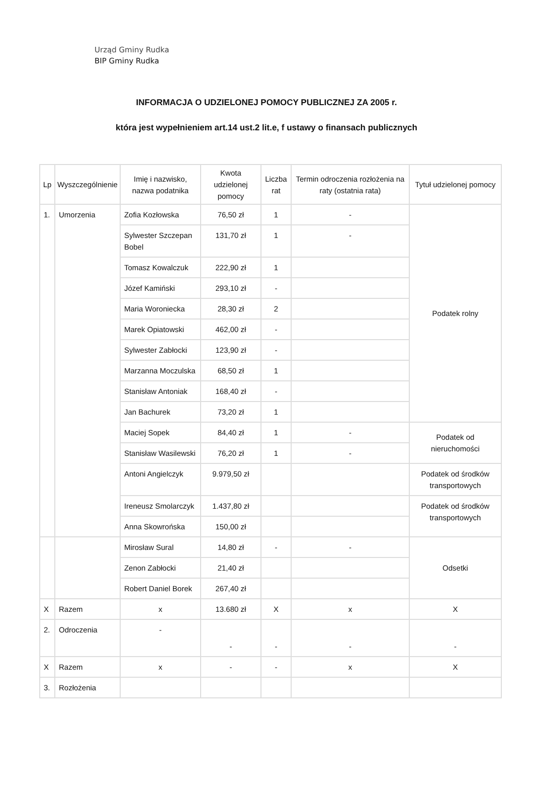Urząd Gminy Rudka
BIP Gminy Rudka
INFORMACJA O UDZIELONEJ POMOCY PUBLICZNEJ ZA 2005 r.
która jest wypełnieniem art.14 ust.2 lit.e, f ustawy o finansach publicznych
| Lp | Wyszczególnienie | Imię i nazwisko, nazwa podatnika | Kwota udzielonej pomocy | Liczba rat | Termin odroczenia rozłożenia na raty (ostatnia rata) | Tytuł udzielonej pomocy |
| --- | --- | --- | --- | --- | --- | --- |
| 1. | Umorzenia | Zofia Kozłowska | 76,50 zł | 1 | - | Podatek rolny |
| | | Sylwester Szczepan Bobel | 131,70 zł | 1 | - | |
| | | Tomasz Kowalczuk | 222,90 zł | 1 | | |
| | | Józef Kamiński | 293,10 zł | - | | |
| | | Maria Woroniecka | 28,30 zł | 2 | | |
| | | Marek Opiatowski | 462,00 zł | - | | |
| | | Sylwester Zabłocki | 123,90 zł | - | | |
| | | Marzanna Moczulska | 68,50 zł | 1 | | |
| | | Stanisław Antoniak | 168,40 zł | - | | |
| | | Jan Bachurek | 73,20 zł | 1 | | |
| | | Maciej Sopek | 84,40 zł | 1 | - | Podatek od nieruchomości |
| | | Stanisław Wasilewski | 76,20 zł | 1 | - | |
| | | Antoni Angielczyk | 9.979,50 zł | | | Podatek od środków transportowych |
| | | Ireneusz Smolarczyk | 1.437,80 zł | | | Podatek od środków transportowych |
| | | Anna Skowrońska | 150,00 zł | | | |
| | | Mirosław Sural | 14,80 zł | - | - | Odsetki |
| | | Zenon Zabłocki | 21,40 zł | | | |
| | | Robert Daniel Borek | 267,40 zł | | | |
| X | Razem | x | 13.680 zł | X | x | X |
| 2. | Odroczenia | - | - | - | - | - |
| X | Razem | x | - | - | x | X |
| 3. | Rozłożenia | | | | | |